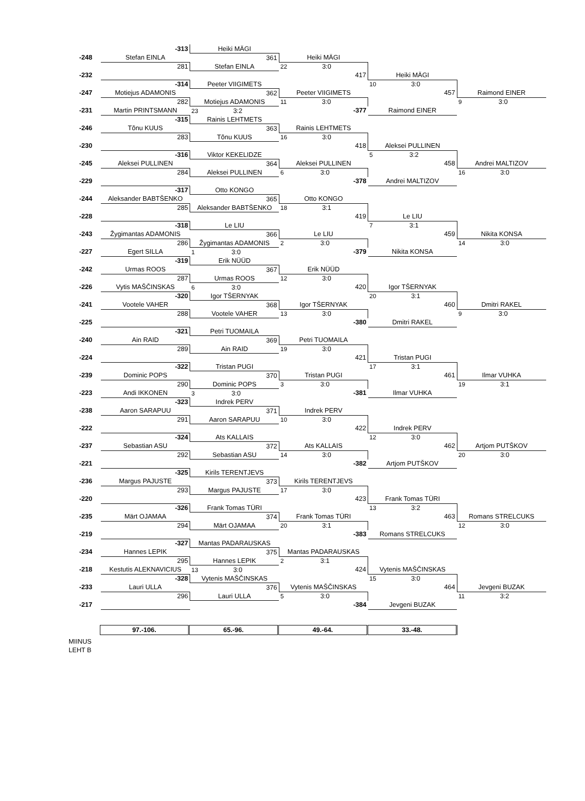| | -313 | Heiki MÄGI | | | |
| -248 | Stefan EINLA | 361 | Heiki MÄGI | | |
| | 281 | Stefan EINLA | 22 3:0 | | |
| -232 | | | 417 | Heiki MÄGI | |
| | -314 | Peeter VIIGIMETS | | 10 3:0 | |
| -247 | Motiejus ADAMONIS | 362 | Peeter VIIGIMETS | 457 | Raimond EINER |
| | 282 | Motiejus ADAMONIS | 11 3:0 | | 9 3:0 |
| -231 | Martin PRINTSMANN | 23 3:2 | -377 | Raimond EINER | |
| | -315 | Rainis LEHTMETS | | | |
| -246 | Tõnu KUUS | 363 | Rainis LEHTMETS | | |
| | 283 | Tõnu KUUS | 16 3:0 | | |
| -230 | | | 418 | Aleksei PULLINEN | |
| | -316 | Viktor KEKELIDZE | | 5 3:2 | |
| -245 | Aleksei PULLINEN | 364 | Aleksei PULLINEN | 458 | Andrei MALTIZOV |
| | 284 | Aleksei PULLINEN | 6 3:0 | | 16 3:0 |
| -229 | | | -378 | Andrei MALTIZOV | |
| | -317 | Otto KONGO | | | |
| -244 | Aleksander BABTŠENKO | 365 | Otto KONGO | | |
| | 285 | Aleksander BABTŠENKO | 18 3:1 | | |
| -228 | | | 419 | Le LIU | |
| | -318 | Le LIU | | 7 3:1 | |
| -243 | Žygimantas ADAMONIS | 366 | Le LIU | 459 | Nikita KONSA |
| | 286 | Žygimantas ADAMONIS | 2 3:0 | | 14 3:0 |
| -227 | Egert SILLA | 1 3:0 | -379 | Nikita KONSA | |
| | -319 | Erik NÜÜD | | | |
| -242 | Urmas ROOS | 367 | Erik NÜÜD | | |
| | 287 | Urmas ROOS | 12 3:0 | | |
| -226 | Vytis MAŠČINSKAS | 6 3:0 | 420 | Igor TŠERNYAK | |
| | -320 | Igor TŠERNYAK | | 20 3:1 | |
| -241 | Vootele VAHER | 368 | Igor TŠERNYAK | 460 | Dmitri RAKEL |
| | 288 | Vootele VAHER | 13 3:0 | | 9 3:0 |
| -225 | | | -380 | Dmitri RAKEL | |
| | -321 | Petri TUOMAILA | | | |
| -240 | Ain RAID | 369 | Petri TUOMAILA | | |
| | 289 | Ain RAID | 19 3:0 | | |
| -224 | | | 421 | Tristan PUGI | |
| | -322 | Tristan PUGI | | 17 3:1 | |
| -239 | Dominic POPS | 370 | Tristan PUGI | 461 | Ilmar VUHKA |
| | 290 | Dominic POPS | 3 3:0 | | 19 3:1 |
| -223 | Andi IKKONEN | 3 3:0 | -381 | Ilmar VUHKA | |
| | -323 | Indrek PERV | | | |
| -238 | Aaron SARAPUU | 371 | Indrek PERV | | |
| | 291 | Aaron SARAPUU | 10 3:0 | | |
| -222 | | | 422 | Indrek PERV | |
| | -324 | Ats KALLAIS | | 12 3:0 | |
| -237 | Sebastian ASU | 372 | Ats KALLAIS | 462 | Artjom PUTŠKOV |
| | 292 | Sebastian ASU | 14 3:0 | | 20 3:0 |
| -221 | | | -382 | Artjom PUTŠKOV | |
| | -325 | Kirils TERENTJEVS | | | |
| -236 | Margus PAJUSTE | 373 | Kirils TERENTJEVS | | |
| | 293 | Margus PAJUSTE | 17 3:0 | | |
| -220 | | | 423 | Frank Tomas TÜRI | |
| | -326 | Frank Tomas TÜRI | | 13 3:2 | |
| -235 | Märt OJAMAA | 374 | Frank Tomas TÜRI | 463 | Romans STRELCUKS |
| | 294 | Märt OJAMAA | 20 3:1 | | 12 3:0 |
| -219 | | | -383 | Romans STRELCUKS | |
| | -327 | Mantas PADARAUSKAS | | | |
| -234 | Hannes LEPIK | 375 | Mantas PADARAUSKAS | | |
| | 295 | Hannes LEPIK | 2 3:1 | | |
| -218 | Kestutis ALEKNAVICIUS | 13 3:0 | 424 | Vytenis MAŠČINSKAS | |
| | -328 | Vytenis MAŠČINSKAS | | 15 3:0 | |
| -233 | Lauri ULLA | 376 | Vytenis MAŠČINSKAS | 464 | Jevgeni BUZAK |
| | 296 | Lauri ULLA | 5 3:0 | | 11 3:2 |
| -217 | | | -384 | Jevgeni BUZAK | |
| 97.-106. | 65.-96. | 49.-64. | 33.-48. |
MIINUS
LEHT B